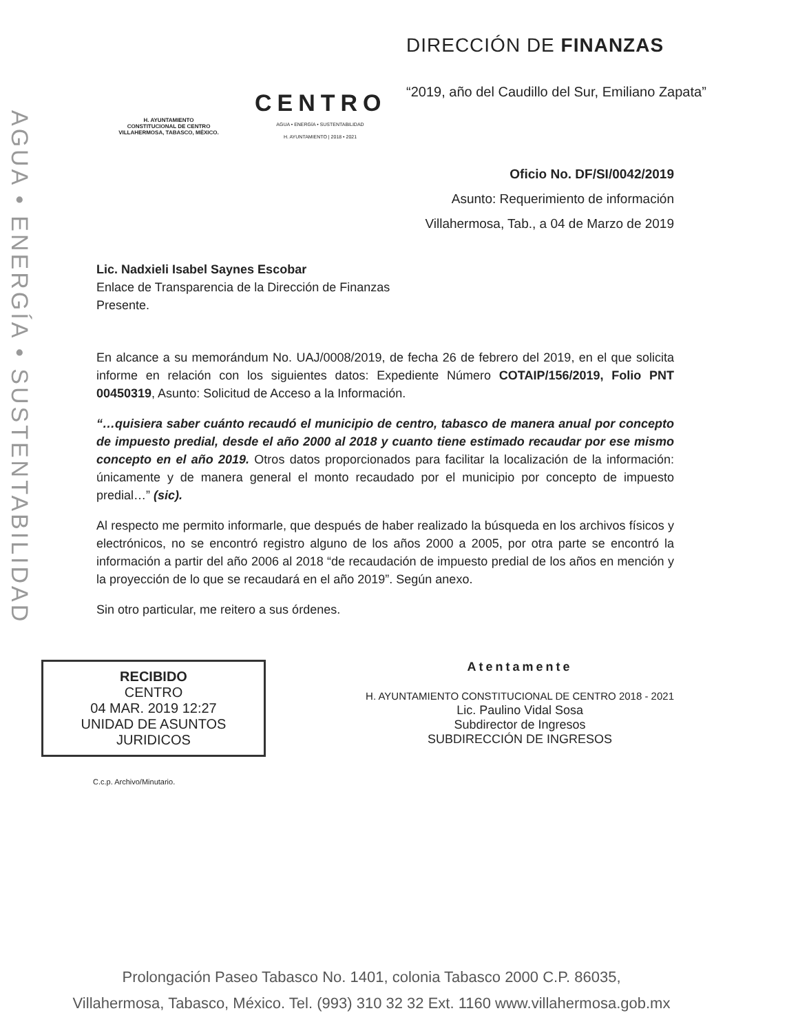AGUA • ENERGÍA • SUSTENTABILIDAD
H. AYUNTAMIENTO
CONSTITUCIONAL DE CENTRO
VILLAHERMOSA, TABASCO, MÉXICO.
CENTRO
AGUA • ENERGÍA • SUSTENTABILIDAD
H. AYUNTAMIENTO | 2018 • 2021
DIRECCIÓN DE FINANZAS
“2019, año del Caudillo del Sur, Emiliano Zapata”
Oficio No. DF/SI/0042/2019
Asunto: Requerimiento de información
Villahermosa, Tab., a 04 de Marzo de 2019
Lic. Nadxieli Isabel Saynes Escobar
Enlace de Transparencia de la Dirección de Finanzas
Presente.
En alcance a su memorándum No. UAJ/0008/2019, de fecha 26 de febrero del 2019, en el que solicita informe en relación con los siguientes datos: Expediente Número COTAIP/156/2019, Folio PNT 00450319, Asunto: Solicitud de Acceso a la Información.
“…quisiera saber cuánto recaudó el municipio de centro, tabasco de manera anual por concepto de impuesto predial, desde el año 2000 al 2018 y cuanto tiene estimado recaudar por ese mismo concepto en el año 2019. Otros datos proporcionados para facilitar la localización de la información: únicamente y de manera general el monto recaudado por el municipio por concepto de impuesto predial…” (sic).
Al respecto me permito informarle, que después de haber realizado la búsqueda en los archivos físicos y electrónicos, no se encontró registro alguno de los años 2000 a 2005, por otra parte se encontró la información a partir del año 2006 al 2018 “de recaudación de impuesto predial de los años en mención y la proyección de lo que se recaudará en el año 2019”. Según anexo.
Sin otro particular, me reitero a sus órdenes.
RECIBIDO
CENTRO
04 MAR. 2019 12:27
UNIDAD DE ASUNTOS JURIDICOS
Atentamente
H. AYUNTAMIENTO CONSTITUCIONAL DE CENTRO 2018 - 2021
Lic. Paulino Vidal Sosa
Subdirector de Ingresos
SUBDIRECCIÓN DE INGRESOS
C.c.p. Archivo/Minutario.
Prolongación Paseo Tabasco No. 1401, colonia Tabasco 2000 C.P. 86035,
Villahermosa, Tabasco, México. Tel. (993) 310 32 32 Ext. 1160 www.villahermosa.gob.mx